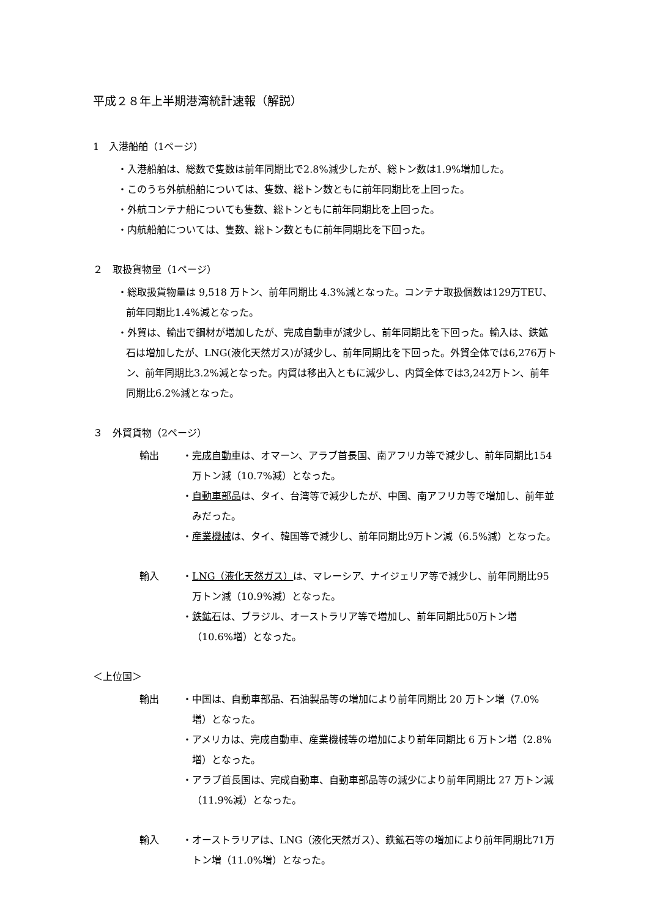平成２８年上半期港湾統計速報（解説）
1　入港船舶（1ページ）
・入港船舶は、総数で隻数は前年同期比で2.8%減少したが、総トン数は1.9%増加した。
・このうち外航船舶については、隻数、総トン数ともに前年同期比を上回った。
・外航コンテナ船についても隻数、総トンともに前年同期比を上回った。
・内航船舶については、隻数、総トン数ともに前年同期比を下回った。
２　取扱貨物量（1ページ）
・総取扱貨物量は 9,518 万トン、前年同期比 4.3%減となった。コンテナ取扱個数は129万TEU、前年同期比1.4%減となった。
・外貿は、輸出で鋼材が増加したが、完成自動車が減少し、前年同期比を下回った。輸入は、鉄鉱石は増加したが、LNG(液化天然ガス)が減少し、前年同期比を下回った。外貿全体では6,276万トン、前年同期比3.2%減となった。内貿は移出入ともに減少し、内貿全体では3,242万トン、前年同期比6.2%減となった。
３　外貿貨物（2ページ）
輸出 ・完成自動車は、オマーン、アラブ首長国、南アフリカ等で減少し、前年同期比154万トン減（10.7%減）となった。
・自動車部品は、タイ、台湾等で減少したが、中国、南アフリカ等で増加し、前年並みだった。
・産業機械は、タイ、韓国等で減少し、前年同期比9万トン減（6.5%減）となった。
輸入 ・LNG（液化天然ガス）は、マレーシア、ナイジェリア等で減少し、前年同期比95万トン減（10.9%減）となった。
・鉄鉱石は、ブラジル、オーストラリア等で増加し、前年同期比50万トン増（10.6%増）となった。
＜上位国＞
輸出 ・中国は、自動車部品、石油製品等の増加により前年同期比 20 万トン増（7.0%増）となった。
・アメリカは、完成自動車、産業機械等の増加により前年同期比 6 万トン増（2.8%増）となった。
・アラブ首長国は、完成自動車、自動車部品等の減少により前年同期比 27 万トン減（11.9%減）となった。
輸入 ・オーストラリアは、LNG（液化天然ガス）、鉄鉱石等の増加により前年同期比71万トン増（11.0%増）となった。